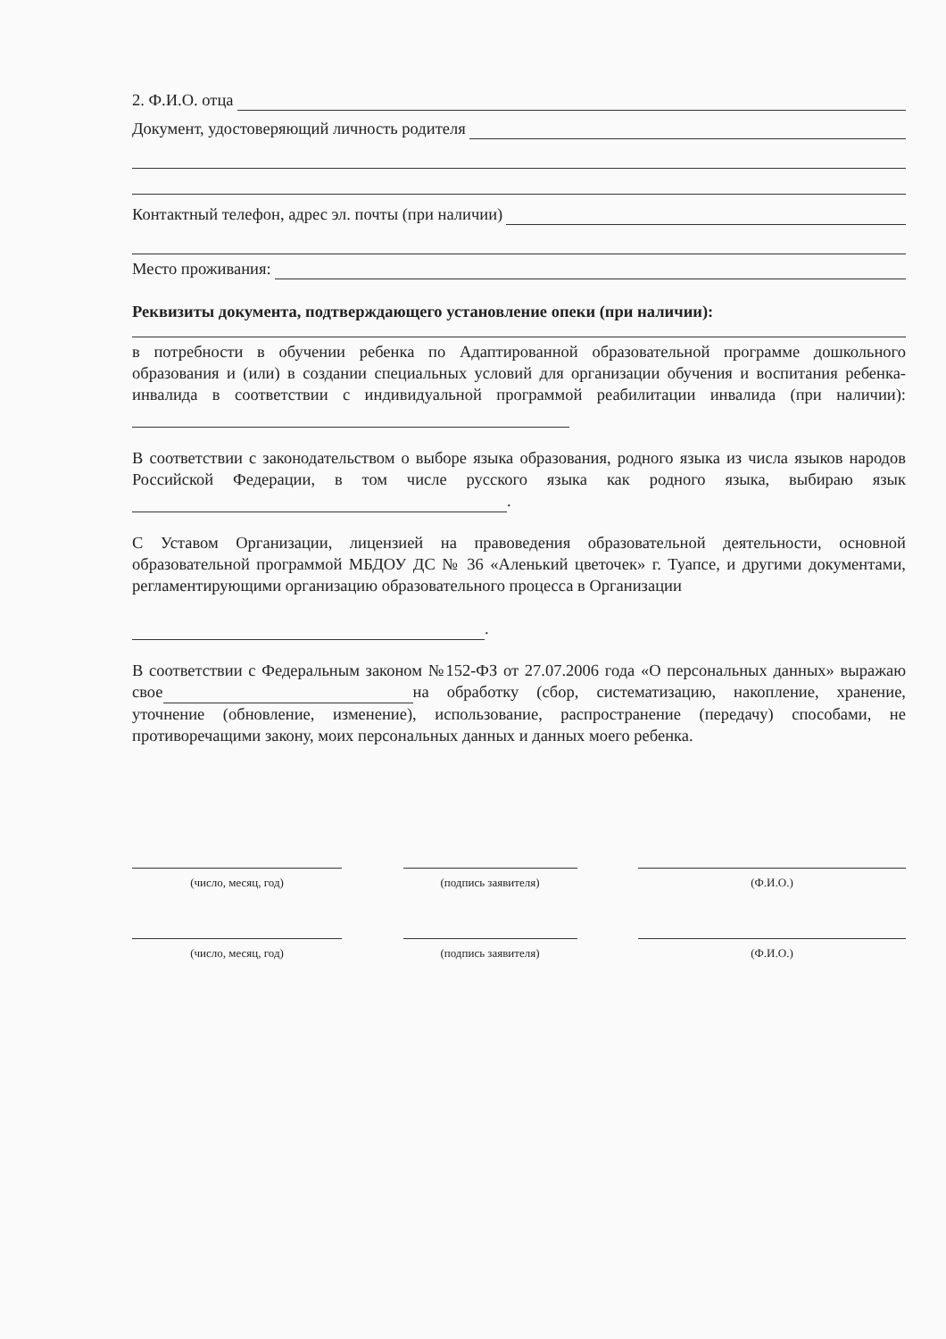2. Ф.И.О. отца
Документ, удостоверяющий личность родителя
Контактный телефон, адрес эл. почты (при наличии)
Место проживания:
Реквизиты документа, подтверждающего установление опеки (при наличии):
в потребности в обучении ребенка по Адаптированной образовательной программе дошкольного образования и (или) в создании специальных условий для организации обучения и воспитания ребенка-инвалида в соответствии с индивидуальной программой реабилитации инвалида (при наличии):
В соответствии с законодательством о выборе языка образования, родного языка из числа языков народов Российской Федерации, в том числе русского языка как родного языка, выбираю язык .
С Уставом Организации, лицензией на правоведения образовательной деятельности, основной образовательной программой МБДОУ ДС № 36 «Аленький цветочек» г. Туапсе, и другими документами, регламентирующими организацию образовательного процесса в Организации
.
В соответствии с Федеральным законом №152-ФЗ от 27.07.2006 года «О персональных данных» выражаю свое на обработку (сбор, систематизацию, накопление, хранение, уточнение (обновление, изменение), использование, распространение (передачу) способами, не противоречащими закону, моих персональных данных и данных моего ребенка.
(число, месяц, год) (подпись заявителя) (Ф.И.О.)
(число, месяц, год) (подпись заявителя) (Ф.И.О.)